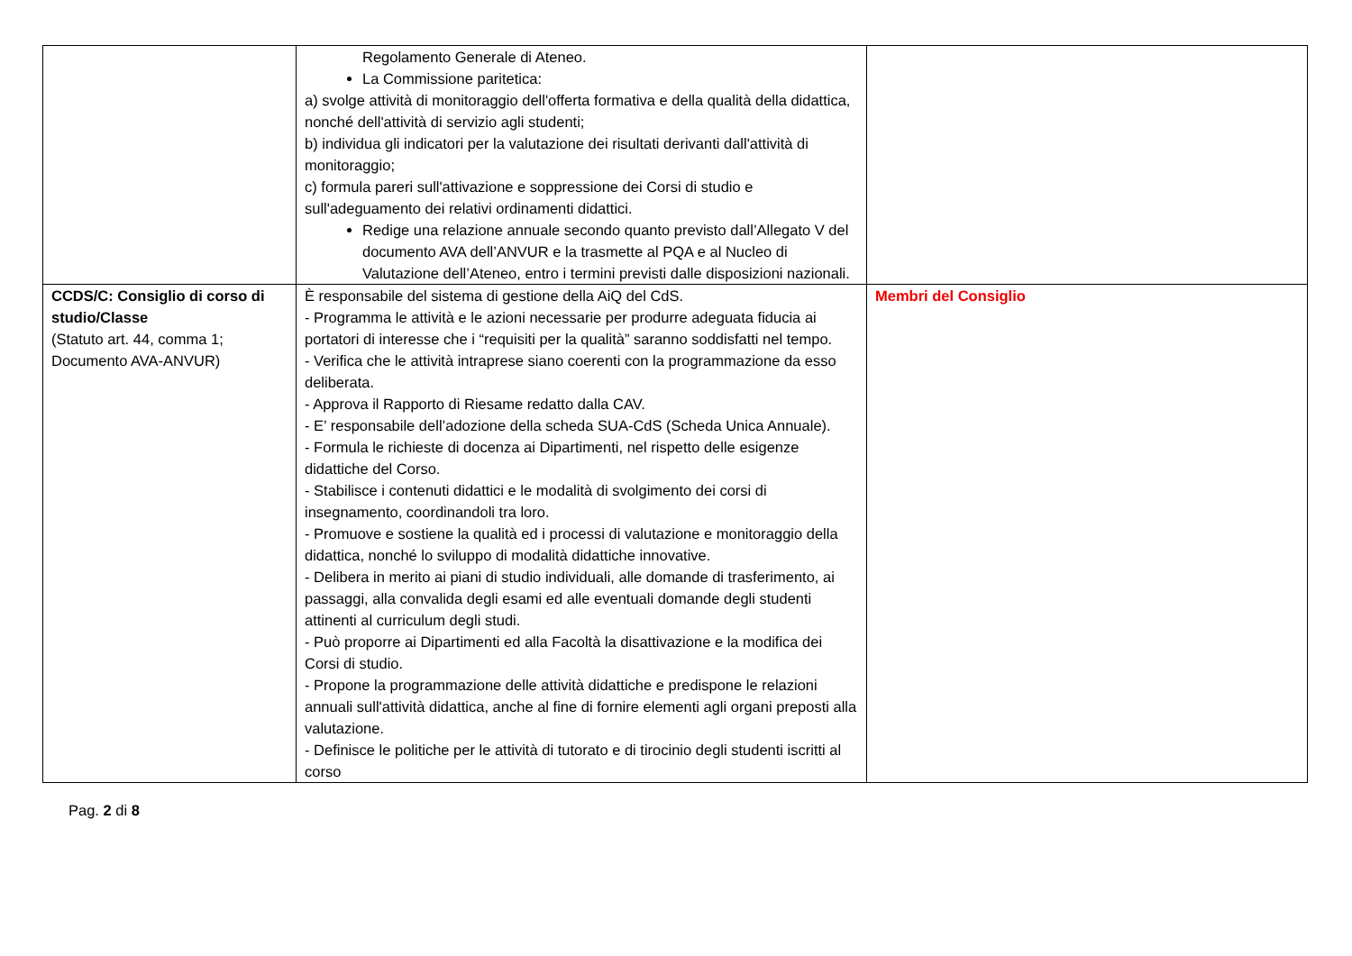| | Regolamento Generale di Ateneo. La Commissione paritetica: a) svolge attività di monitoraggio dell'offerta formativa e della qualità della didattica, nonché dell'attività di servizio agli studenti; b) individua gli indicatori per la valutazione dei risultati derivanti dall'attività di monitoraggio; c) formula pareri sull'attivazione e soppressione dei Corsi di studio e sull'adeguamento dei relativi ordinamenti didattici. Redige una relazione annuale secondo quanto previsto dall’Allegato V del documento AVA dell’ANVUR e la trasmette al PQA e al Nucleo di Valutazione dell’Ateneo, entro i termini previsti dalle disposizioni nazionali. | |
| CCDS/C: Consiglio di corso di studio/Classe (Statuto art. 44, comma 1; Documento AVA-ANVUR) | È responsabile del sistema di gestione della AiQ del CdS. - Programma le attività e le azioni necessarie per produrre adeguata fiducia ai portatori di interesse che i “requisiti per la qualità” saranno soddisfatti nel tempo. - Verifica che le attività intraprese siano coerenti con la programmazione da esso deliberata. - Approva il Rapporto di Riesame redatto dalla CAV. - E’ responsabile dell’adozione della scheda SUA-CdS (Scheda Unica Annuale). - Formula le richieste di docenza ai Dipartimenti, nel rispetto delle esigenze didattiche del Corso. - Stabilisce i contenuti didattici e le modalità di svolgimento dei corsi di insegnamento, coordinandoli tra loro. - Promuove e sostiene la qualità ed i processi di valutazione e monitoraggio della didattica, nonché lo sviluppo di modalità didattiche innovative. - Delibera in merito ai piani di studio individuali, alle domande di trasferimento, ai passaggi, alla convalida degli esami ed alle eventuali domande degli studenti attinenti al curriculum degli studi. - Può proporre ai Dipartimenti ed alla Facoltà la disattivazione e la modifica dei Corsi di studio. - Propone la programmazione delle attività didattiche e predispone le relazioni annuali sull'attività didattica, anche al fine di fornire elementi agli organi preposti alla valutazione. - Definisce le politiche per le attività di tutorato e di tirocinio degli studenti iscritti al corso | Membri del Consiglio |
Pag. 2 di 8